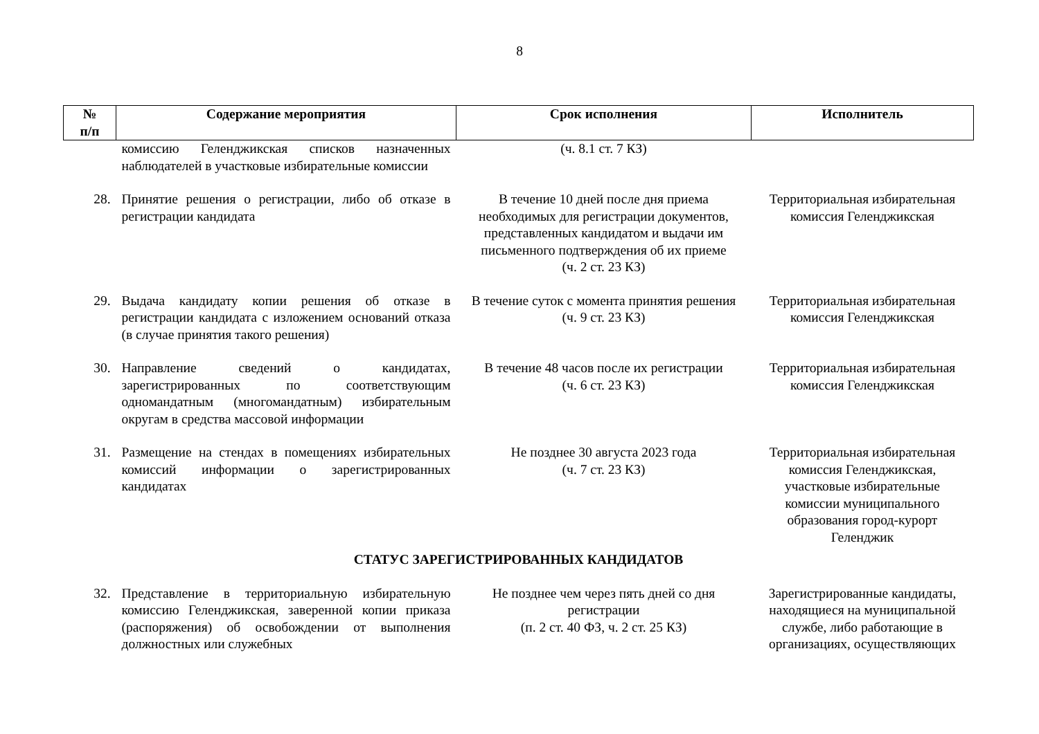8
| № п/п | Содержание мероприятия | Срок исполнения | Исполнитель |
| --- | --- | --- | --- |
| | комиссию Геленджикская списков назначенных наблюдателей в участковые избирательные комиссии | (ч. 8.1 ст. 7 КЗ) | |
| 28. | Принятие решения о регистрации, либо об отказе в регистрации кандидата | В течение 10 дней после дня приема необходимых для регистрации документов, представленных кандидатом и выдачи им письменного подтверждения об их приеме (ч. 2 ст. 23 КЗ) | Территориальная избирательная комиссия Геленджикская |
| 29. | Выдача кандидату копии решения об отказе в регистрации кандидата с изложением оснований отказа (в случае принятия такого решения) | В течение суток с момента принятия решения (ч. 9 ст. 23 КЗ) | Территориальная избирательная комиссия Геленджикская |
| 30. | Направление сведений о кандидатах, зарегистрированных по соответствующим одномандатным (многомандатным) избирательным округам в средства массовой информации | В течение 48 часов после их регистрации (ч. 6 ст. 23 КЗ) | Территориальная избирательная комиссия Геленджикская |
| 31. | Размещение на стендах в помещениях избирательных комиссий информации о зарегистрированных кандидатах | Не позднее 30 августа 2023 года (ч. 7 ст. 23 КЗ) | Территориальная избирательная комиссия Геленджикская, участковые избирательные комиссии муниципального образования город-курорт Геленджик |
| СТАТУС ЗАРЕГИСТРИРОВАННЫХ КАНДИДАТОВ | | | |
| 32. | Представление в территориальную избирательную комиссию Геленджикская, заверенной копии приказа (распоряжения) об освобождении от выполнения должностных или служебных | Не позднее чем через пять дней со дня регистрации (п. 2 ст. 40 ФЗ, ч. 2 ст. 25 КЗ) | Зарегистрированные кандидаты, находящиеся на муниципальной службе, либо работающие в организациях, осуществляющих |